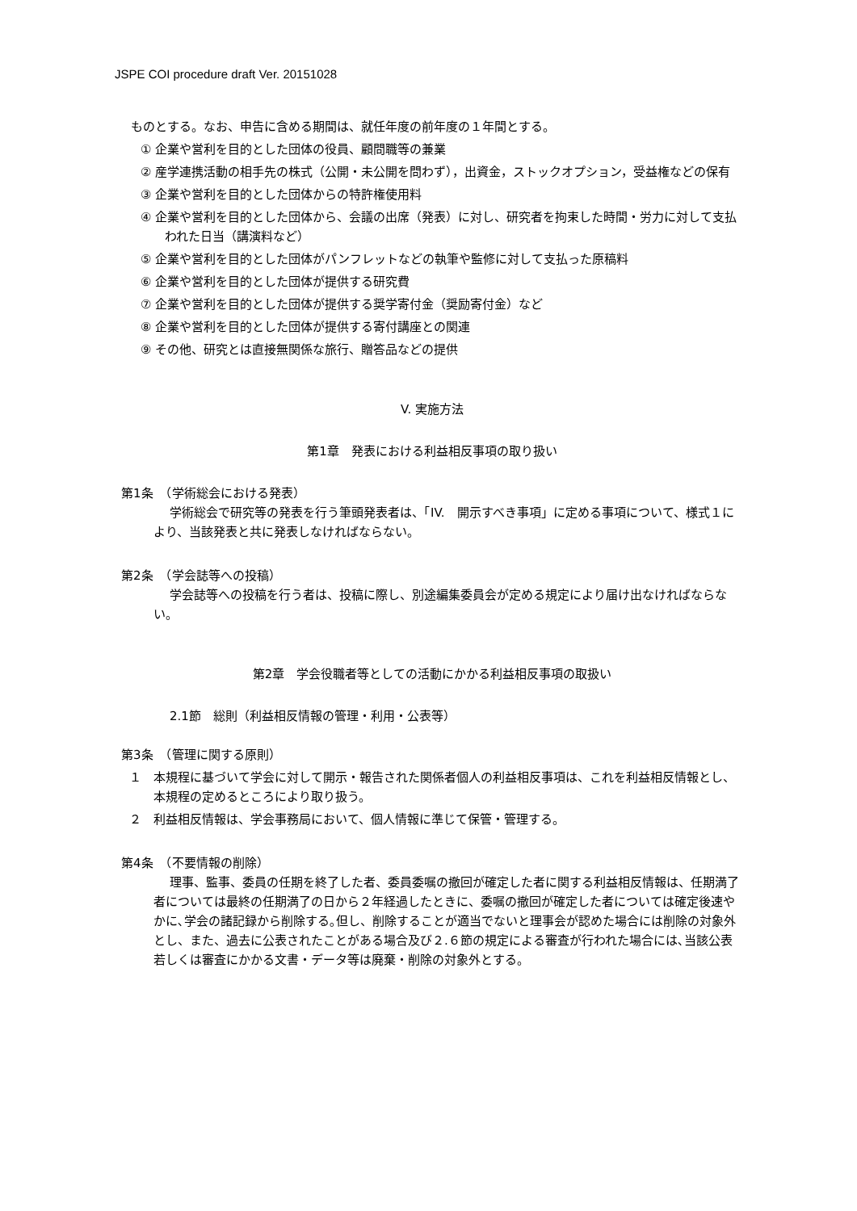JSPE COI procedure draft Ver. 20151028
ものとする。なお、申告に含める期間は、就任年度の前年度の１年間とする。
① 企業や営利を目的とした団体の役員、顧問職等の兼業
② 産学連携活動の相手先の株式（公開・未公開を問わず），出資金，ストックオプション，受益権などの保有
③ 企業や営利を目的とした団体からの特許権使用料
④ 企業や営利を目的とした団体から、会議の出席（発表）に対し、研究者を拘束した時間・労力に対して支払われた日当（講演料など）
⑤ 企業や営利を目的とした団体がパンフレットなどの執筆や監修に対して支払った原稿料
⑥ 企業や営利を目的とした団体が提供する研究費
⑦ 企業や営利を目的とした団体が提供する奨学寄付金（奨励寄付金）など
⑧ 企業や営利を目的とした団体が提供する寄付講座との関連
⑨ その他、研究とは直接無関係な旅行、贈答品などの提供
V. 実施方法
第1章　発表における利益相反事項の取り扱い
第1条　（学術総会における発表）
学術総会で研究等の発表を行う筆頭発表者は、「IV.　開示すべき事項」に定める事項について、様式１により、当該発表と共に発表しなければならない。
第2条　（学会誌等への投稿）
学会誌等への投稿を行う者は、投稿に際し、別途編集委員会が定める規定により届け出なければならない。
第2章　学会役職者等としての活動にかかる利益相反事項の取扱い
2.1節　総則（利益相反情報の管理・利用・公表等）
第3条　（管理に関する原則）
１　本規程に基づいて学会に対して開示・報告された関係者個人の利益相反事項は、これを利益相反情報とし、本規程の定めるところにより取り扱う。
２　利益相反情報は、学会事務局において、個人情報に準じて保管・管理する。
第4条　（不要情報の削除）
理事、監事、委員の任期を終了した者、委員委嘱の撤回が確定した者に関する利益相反情報は、任期満了者については最終の任期満了の日から２年経過したときに、委嘱の撤回が確定した者については確定後速やかに､学会の諸記録から削除する｡但し、削除することが適当でないと理事会が認めた場合には削除の対象外とし、また、過去に公表されたことがある場合及び２.６節の規定による審査が行われた場合には､当該公表若しくは審査にかかる文書・データ等は廃棄・削除の対象外とする。